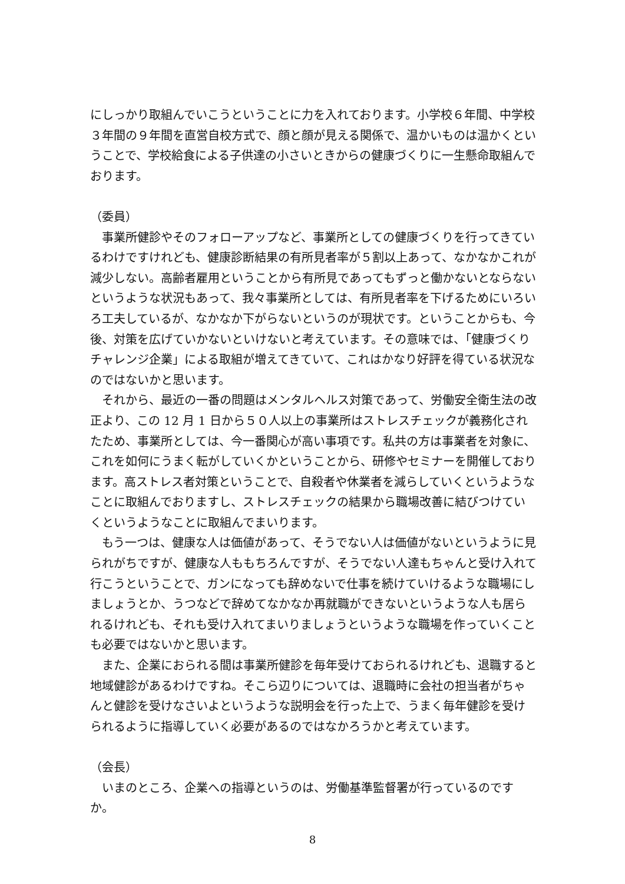にしっかり取組んでいこうということに力を入れております。小学校６年間、中学校３年間の９年間を直営自校方式で、顔と顔が見える関係で、温かいものは温かくということで、学校給食による子供達の小さいときからの健康づくりに一生懸命取組んでおります。
（委員）
事業所健診やそのフォローアップなど、事業所としての健康づくりを行ってきているわけですけれども、健康診断結果の有所見者率が５割以上あって、なかなかこれが減少しない。高齢者雇用ということから有所見であってもずっと働かないとならないというような状況もあって、我々事業所としては、有所見者率を下げるためにいろいろ工夫しているが、なかなか下がらないというのが現状です。ということからも、今後、対策を広げていかないといけないと考えています。その意味では、「健康づくりチャレンジ企業」による取組が増えてきていて、これはかなり好評を得ている状況なのではないかと思います。
それから、最近の一番の問題はメンタルヘルス対策であって、労働安全衛生法の改正より、この 12 月 1 日から５０人以上の事業所はストレスチェックが義務化されたため、事業所としては、今一番関心が高い事項です。私共の方は事業者を対象に、これを如何にうまく転がしていくかということから、研修やセミナーを開催しております。高ストレス者対策ということで、自殺者や休業者を減らしていくというようなことに取組んでおりますし、ストレスチェックの結果から職場改善に結びつけていくというようなことに取組んでまいります。
もう一つは、健康な人は価値があって、そうでない人は価値がないというように見られがちですが、健康な人ももちろんですが、そうでない人達もちゃんと受け入れて行こうということで、ガンになっても辞めないで仕事を続けていけるような職場にしましょうとか、うつなどで辞めてなかなか再就職ができないというような人も居られるけれども、それも受け入れてまいりましょうというような職場を作っていくことも必要ではないかと思います。
また、企業におられる間は事業所健診を毎年受けておられるけれども、退職すると地域健診があるわけですね。そこら辺りについては、退職時に会社の担当者がちゃんと健診を受けなさいよというような説明会を行った上で、うまく毎年健診を受けられるように指導していく必要があるのではなかろうかと考えています。
（会長）
いまのところ、企業への指導というのは、労働基準監督署が行っているのですか。
8